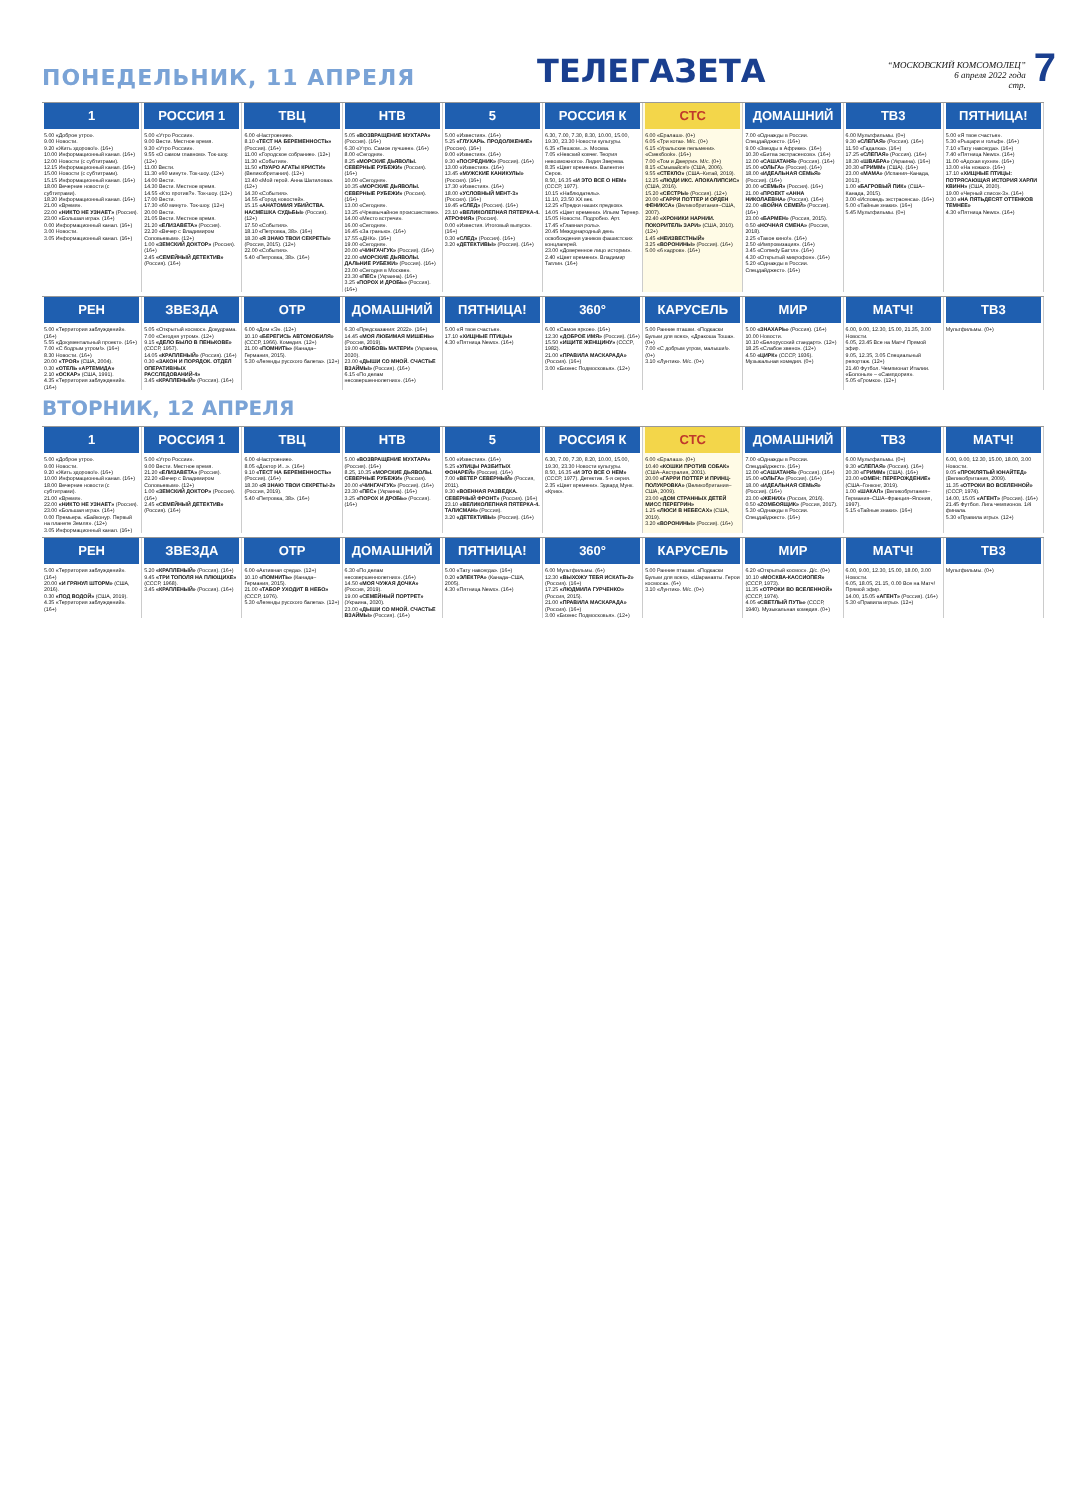ПОНЕДЕЛЬНИК, 11 АПРЕЛЯ
ТЕЛЕГАЗЕТА
“МОСКОВСКИЙ КОМСОМОЛЕЦ”
6 апреля 2022 года
стр.
7
1
5.00 «Доброе утро».
9.00 Новости.
9.20 «Жить здорово!». (16+)
10.00 Информационный канал. (16+)
12.00 Новости (с субтитрами).
12.15 Информационный канал. (16+)
15.00 Новости (с субтитрами).
15.15 Информационный канал. (16+)
18.00 Вечерние новости (с субтитрами).
18.20 Информационный канал. (16+)
21.00 «Время».
22.00 «НИКТО НЕ УЗНАЕТ» (Россия).
23.00 «Большая игра». (16+)
0.00 Информационный канал. (16+)
3.00 Новости.
3.05 Информационный канал. (16+)
РОССИЯ 1
5.00 «Утро России».
9.00 Вести. Местное время.
9.30 «Утро России».
9.55 «О самом главном». Ток-шоу. (12+)
11.00 Вести.
11.30 «60 минут». Ток-шоу. (12+)
14.00 Вести.
14.30 Вести. Местное время.
14.55 «Кто против?». Ток-шоу. (12+)
17.00 Вести.
17.30 «60 минут». Ток-шоу. (12+)
20.00 Вести.
21.05 Вести. Местное время.
21.20 «ЕЛИЗАВЕТА» (Россия).
22.20 «Вечер с Владимиром Соловьевым». (12+)
1.00 «ЗЕМСКИЙ ДОКТОР» (Россия). (16+)
2.45 «СЕМЕЙНЫЙ ДЕТЕКТИВ» (Россия). (16+)
ТВЦ
6.00 «Настроение».
8.10 «ТЕСТ НА БЕРЕМЕННОСТЬ» (Россия). (16+)
11.00 «Городское собрание». (12+)
11.30 «События».
11.50 «ПУАРО АГАТЫ КРИСТИ» (Великобритания). (12+)
13.40 «Мой герой. Анна Шатилова». (12+)
14.30 «События».
14.55 «Город новостей».
15.15 «АНАТОМИЯ УБИЙСТВА. НАСМЕШКА СУДЬБЫ» (Россия). (12+)
17.50 «События».
18.10 «Петровка, 38». (16+)
18.30 «Я ЗНАЮ ТВОИ СЕКРЕТЫ» (Россия, 2015). (12+)
22.00 «События».
5.40 «Петровка, 38». (16+)
НТВ
5.05 «ВОЗВРАЩЕНИЕ МУХТАРА» (Россия). (16+)
6.30 «Утро. Самое лучшее». (16+)
8.00 «Сегодня».
8.25 «МОРСКИЕ ДЬЯВОЛЫ. СЕВЕРНЫЕ РУБЕЖИ» (Россия). (16+)
10.00 «Сегодня».
10.35 «МОРСКИЕ ДЬЯВОЛЫ. СЕВЕРНЫЕ РУБЕЖИ» (Россия). (16+)
13.00 «Сегодня».
13.25 «Чрезвычайное происшествие».
14.00 «Место встречи».
16.00 «Сегодня».
16.45 «За гранью». (16+)
17.55 «ДНК». (16+)
19.00 «Сегодня».
20.00 «ЧИНГАЧГУК» (Россия). (16+)
22.00 «МОРСКИЕ ДЬЯВОЛЫ. ДАЛЬНИЕ РУБЕЖИ» (Россия). (16+)
23.00 «Сегодня в Москве».
23.30 «ПЕС» (Украина). (16+)
3.25 «ПОРОХ И ДРОБЬ» (Россия). (16+)
5
5.00 «Известия». (16+)
5.25 «ГЛУХАРЬ. ПРОДОЛЖЕНИЕ» (Россия). (16+)
9.00 «Известия». (16+)
9.30 «ПОСРЕДНИК» (Россия). (16+)
13.00 «Известия». (16+)
13.45 «МУЖСКИЕ КАНИКУЛЫ» (Россия). (16+)
17.30 «Известия». (16+)
18.00 «УСЛОВНЫЙ МЕНТ-3» (Россия). (16+)
19.45 «СЛЕД» (Россия). (16+)
23.10 «ВЕЛИКОЛЕПНАЯ ПЯТЕРКА-4. АТРОФИЯ» (Россия).
0.00 «Известия. Итоговый выпуск». (16+)
0.30 «СЛЕД» (Россия). (16+)
3.20 «ДЕТЕКТИВЫ» (Россия). (16+)
РОССИЯ К
6.30, 7.00, 7.30, 8.30, 10.00, 15.00, 19.30, 23.30 Новости культуры.
6.35 «Пешком...». Москва.
7.05 «Невский ковчег. Теория невозможного». Лидия Зверева.
8.35 «Цвет времени». Валентин Серов.
8.50, 16.35 «И ЭТО ВСЕ О НЕМ» (СССР, 1977).
10.15 «Наблюдатель».
11.10, 23.50 XX век.
12.25 «Предки наших предков».
14.05 «Цвет времени». Ильям Тернер.
15.05 Новости. Подробно. Арт.
17.45 «Главная роль».
20.45 Международный день освобождения узников фашистских концлагерей.
23.00 «Доверенное лицо истории».
2.40 «Цвет времени». Владимир Татлин. (16+)
СТС
6.00 «Ералаш». (0+)
6.05 «Три кота». М/с. (0+)
6.15 «Уральские пельмени». «Смехбook». (16+)
7.00 «Том и Джерри». М/с. (0+)
8.15 «Смывайся!» (США, 2006).
9.55 «СТЕКЛО» (США–Китай, 2019).
12.25 «ЛЮДИ ИКС. АПОКАЛИПСИС» (США, 2016).
15.20 «СЕСТРЫ» (Россия). (12+)
20.00 «ГАРРИ ПОТТЕР И ОРДЕН ФЕНИКСА» (Великобритания–США, 2007).
22.40 «ХРОНИКИ НАРНИИ. ПОКОРИТЕЛЬ ЗАРИ» (США, 2010). (12+)
1.45 «НЕИЗВЕСТНЫЙ»
3.25 «ВОРОНИНЫ» (Россия). (16+)
5.00 «6 кадров». (16+)
ДОМАШНИЙ
7.00 «Однажды в России. Спецдайджест». (16+)
9.00 «Звезды в Африке». (16+)
10.30 «Битва экстрасенсов». (16+)
12.00 «САШАТАНЯ» (Россия). (16+)
15.00 «ОЛЬГА» (Россия). (16+)
18.00 «ИДЕАЛЬНАЯ СЕМЬЯ» (Россия). (16+)
20.00 «СЕМЬЯ» (Россия). (16+)
21.00 «ПРОЕКТ «АННА НИКОЛАЕВНА» (Россия). (16+)
22.00 «ВОЙНА СЕМЕЙ» (Россия). (16+)
23.00 «БАРМЕН» (Россия, 2015).
0.50 «НОЧНАЯ СМЕНА» (Россия, 2018).
2.25 «Такое кино!». (16+)
2.50 «Импровизация». (16+)
3.45 «Comedy Баттл». (16+)
4.30 «Открытый микрофон». (16+)
5.20 «Однажды в России. Спецдайджест». (16+)
ТВ3
6.00 Мультфильмы. (0+)
9.30 «СЛЕПАЯ» (Россия). (16+)
11.50 «Гадалка». (16+)
17.25 «СЛЕПАЯ» (Россия). (16+)
18.30 «ШВАБРА» (Украина). (16+)
20.30 «ГРИММ» (США). (16+)
23.00 «МАМА» (Испания–Канада, 2013).
1.00 «БАГРОВЫЙ ПИК» (США–Канада, 2015).
3.00 «Исповедь экстрасенса». (16+)
5.00 «Тайные знаки». (16+)
5.45 Мультфильмы. (0+)
ПЯТНИЦА!
5.00 «Я твое счастье».
5.30 «Рыцари и гольф». (16+)
7.10 «Тату навсегда». (16+)
7.40 «Пятница News». (16+)
11.00 «Адская кухня». (16+)
13.00 «На ножах». (16+)
17.10 «ХИЩНЫЕ ПТИЦЫ: ПОТРЯСАЮЩАЯ ИСТОРИЯ ХАРЛИ КВИНН» (США, 2020).
19.00 «Черный список-3». (16+)
0.30 «НА ПЯТЬДЕСЯТ ОТТЕНКОВ ТЕМНЕЕ»
4.30 «Пятница News». (16+)
РЕН
5.00 «Территория заблуждений». (16+)
5.55 «Документальный проект». (16+)
7.00 «С бодрым утром!». (16+)
8.30 Новости. (16+)
20.00 «ТРОЯ» (США, 2004).
0.30 «ОТЕЛЬ «АРТЕМИДА»
2.10 «ОСКАР» (США, 1991).
4.35 «Территория заблуждений». (16+)
ЗВЕЗДА
5.05 «Открытый космос». Докудрама.
7.00 «Сегодня утром». (12+)
9.15 «ДЕЛО БЫЛО В ПЕНЬКОВЕ» (СССР, 1957).
14.05 «КРАПЛЕНЫЙ» (Россия). (16+)
0.30 «ЗАКОН И ПОРЯДОК. ОТДЕЛ ОПЕРАТИВНЫХ РАССЛЕДОВАНИЙ-4»
3.45 «КРАПЛЕНЫЙ» (Россия). (16+)
ОТР
6.00 «Дом «Э». (12+)
10.10 «БЕРЕГИСЬ АВТОМОБИЛЯ» (СССР, 1966). Комедия. (12+)
21.00 «ПОМНИТЬ» (Канада–Германия, 2015).
5.30 «Легенды русского балета». (12+)
ДОМАШНИЙ
6.30 «Предсказания: 2022». (16+)
14.45 «МОЯ ЛЮБИМАЯ МИШЕНЬ» (Россия, 2019).
19.00 «ЛЮБОВЬ МАТЕРИ» (Украина, 2020).
23.00 «ДЫШИ СО МНОЙ. СЧАСТЬЕ ВЗАЙМЫ» (Россия). (16+)
6.15 «По делам несовершеннолетних». (16+)
ПЯТНИЦА!
5.00 «Я твое счастье».
17.10 «ХИЩНЫЕ ПТИЦЫ»
4.30 «Пятница News». (16+)
360°
6.00 «Самое яркое». (16+)
12.30 «ДОБРОЕ ИМЯ» (Россия). (16+)
15.50 «ИЩИТЕ ЖЕНЩИНУ» (СССР, 1982).
21.00 «ПРАВИЛА МАСКАРАДА» (Россия). (16+)
3.00 «Бизнес Подмосковья». (12+)
КАРУСЕЛЬ
5.00 Ранние пташки. «Подкаски Бульки для всех», «Дракоша Тоша». (0+)
7.00 «С добрым утром, малыши!». (0+)
3.10 «Лунтик». М/с. (0+)
МИР
5.00 «ЗНАХАРЬ» (Россия). (16+)
10.00 Новости.
10.10 «Белорусский стандарт». (12+)
18.25 «Слабое звено». (12+)
4.50 «ЦИРК» (СССР, 1936). Музыкальная комедия. (0+)
МАТЧ!
6.00, 9.00, 12.30, 15.00, 21.35, 3.00 Новости.
6.05, 23.45 Все на Матч! Прямой эфир.
9.05, 12.35, 3.05 Специальный репортаж. (12+)
21.40 Футбол. Чемпионат Италии. «Болонья» – «Сампдория».
5.05 «Громко». (12+)
ТВ3
Мультфильмы. (0+)
ВТОРНИК, 12 АПРЕЛЯ
1
5.00 «Доброе утро».
9.00 Новости.
9.20 «Жить здорово!». (16+)
10.00 Информационный канал. (16+)
18.00 Вечерние новости (с субтитрами).
21.00 «Время».
22.00 «НИКТО НЕ УЗНАЕТ» (Россия).
23.00 «Большая игра». (16+)
0.00 Премьера. «Байконур. Первый на планете Земля». (12+)
3.05 Информационный канал. (16+)
РОССИЯ 1
5.00 «Утро России».
9.00 Вести. Местное время.
21.20 «ЕЛИЗАВЕТА» (Россия).
22.20 «Вечер с Владимиром Соловьевым». (12+)
1.00 «ЗЕМСКИЙ ДОКТОР» (Россия). (16+)
2.45 «СЕМЕЙНЫЙ ДЕТЕКТИВ» (Россия). (16+)
ТВЦ
6.00 «Настроение».
8.05 «Доктор И...». (16+)
9.10 «ТЕСТ НА БЕРЕМЕННОСТЬ» (Россия). (16+)
18.30 «Я ЗНАЮ ТВОИ СЕКРЕТЫ-2» (Россия, 2019).
5.40 «Петровка, 38». (16+)
НТВ
5.00 «ВОЗВРАЩЕНИЕ МУХТАРА» (Россия). (16+)
8.25, 10.35 «МОРСКИЕ ДЬЯВОЛЫ. СЕВЕРНЫЕ РУБЕЖИ» (Россия).
20.00 «ЧИНГАЧГУК» (Россия). (16+)
23.30 «ПЕС» (Украина). (16+)
3.25 «ПОРОХ И ДРОБЬ» (Россия). (16+)
5
5.00 «Известия». (16+)
5.25 «УЛИЦЫ РАЗБИТЫХ ФОНАРЕЙ» (Россия). (16+)
7.00 «ВЕТЕР СЕВЕРНЫЙ» (Россия, 2011).
9.30 «ВОЕННАЯ РАЗВЕДКА. СЕВЕРНЫЙ ФРОНТ» (Россия). (16+)
23.10 «ВЕЛИКОЛЕПНАЯ ПЯТЕРКА-4. ТАЛИСМАН» (Россия).
3.20 «ДЕТЕКТИВЫ» (Россия). (16+)
РОССИЯ К
6.30, 7.00, 7.30, 8.20, 10.00, 15.00, 19.30, 23.30 Новости культуры.
8.50, 16.35 «И ЭТО ВСЕ О НЕМ» (СССР, 1977). Детектив. 5-я серия.
2.35 «Цвет времени». Эдвард Мунк. «Крик».
СТС
6.00 «Ералаш». (0+)
10.40 «КОШКИ ПРОТИВ СОБАК» (США–Австралия, 2001).
20.00 «ГАРРИ ПОТТЕР И ПРИНЦ-ПОЛУКРОВКА» (Великобритания–США, 2009).
23.00 «ДОМ СТРАННЫХ ДЕТЕЙ МИСС ПЕРЕГРИН»
1.25 «ЛЮСИ В НЕБЕСАХ» (США, 2019).
3.20 «ВОРОНИНЫ» (Россия). (16+)
ДОМАШНИЙ
7.00 «Однажды в России. Спецдайджест». (16+)
12.00 «САШАТАНЯ» (Россия). (16+)
15.00 «ОЛЬГА» (Россия). (16+)
18.00 «ИДЕАЛЬНАЯ СЕМЬЯ» (Россия). (16+)
23.00 «ЖЕНИХ» (Россия, 2016).
0.50 «ZОМБОЯЩИК» (Россия, 2017).
5.30 «Однажды в России. Спецдайджест». (16+)
ТВ3
6.00 Мультфильмы. (0+)
9.30 «СЛЕПАЯ» (Россия). (16+)
20.30 «ГРИММ» (США). (16+)
23.00 «ОМЕН: ПЕРЕРОЖДЕНИЕ» (США–Гонконг, 2019).
1.00 «ШАКАЛ» (Великобритания–Германия–США–Франция–Япония, 1997).
5.15 «Тайные знаки». (16+)
МАТЧ!
6.00, 9.00, 12.30, 15.00, 18.00, 3.00 Новости.
9.05 «ПРОКЛЯТЫЙ ЮНАЙТЕД» (Великобритания, 2009).
11.35 «ОТРОКИ ВО ВСЕЛЕННОЙ» (СССР, 1974).
14.00, 15.05 «АГЕНТ» (Россия). (16+)
21.45 Футбол. Лига чемпионов. 1/4 финала.
5.30 «Правила игры». (12+)
РЕН
5.00 «Территория заблуждений». (16+)
20.00 «И ГРЯНУЛ ШТОРМ» (США, 2016).
0.30 «ПОД ВОДОЙ» (США, 2019).
4.35 «Территория заблуждений». (16+)
ЗВЕЗДА
5.20 «КРАПЛЕНЫЙ» (Россия). (16+)
9.45 «ТРИ ТОПОЛЯ НА ПЛЮЩИХЕ» (СССР, 1968).
3.45 «КРАПЛЕНЫЙ» (Россия). (16+)
ОТР
6.00 «Активная среда». (12+)
10.10 «ПОМНИТЬ» (Канада–Германия, 2015).
21.00 «ТАБОР УХОДИТ В НЕБО» (СССР, 1976).
5.30 «Легенды русского балета». (12+)
ДОМАШНИЙ
6.30 «По делам несовершеннолетних». (16+)
14.50 «МОЯ ЧУЖАЯ ДОЧКА» (Россия, 2019).
19.00 «СЕМЕЙНЫЙ ПОРТРЕТ» (Украина, 2020).
23.00 «ДЫШИ СО МНОЙ. СЧАСТЬЕ ВЗАЙМЫ» (Россия). (16+)
ПЯТНИЦА!
5.00 «Тату навсегда». (16+)
0.20 «ЭЛЕКТРА» (Канада–США, 2005).
4.30 «Пятница News». (16+)
360°
6.00 Мультфильмы. (6+)
12.30 «ВЫХОЖУ ТЕБЯ ИСКАТЬ-2» (Россия). (16+)
17.25 «ЛЮДМИЛА ГУРЧЕНКО» (Россия, 2015).
21.00 «ПРАВИЛА МАСКАРАДА» (Россия). (16+)
3.00 «Бизнес Подмосковья». (12+)
КАРУСЕЛЬ
5.00 Ранние пташки. «Подкаски Бульки для всех», «Шаранавты. Герои космоса». (6+)
3.10 «Лунтик». М/с. (0+)
МИР
6.20 «Открытый космос». Д/с. (0+)
10.10 «МОСКВА-КАССИОПЕЯ» (СССР, 1973).
11.35 «ОТРОКИ ВО ВСЕЛЕННОЙ» (СССР, 1974).
4.05 «СВЕТЛЫЙ ПУТЬ» (СССР, 1940). Музыкальная комедия. (0+)
МАТЧ!
6.00, 9.00, 12.30, 15.00, 18.00, 3.00 Новости.
6.05, 18.05, 21.15, 0.00 Все на Матч! Прямой эфир.
14.00, 15.05 «АГЕНТ» (Россия). (16+)
5.30 «Правила игры». (12+)
ТВ3
Мультфильмы. (0+)